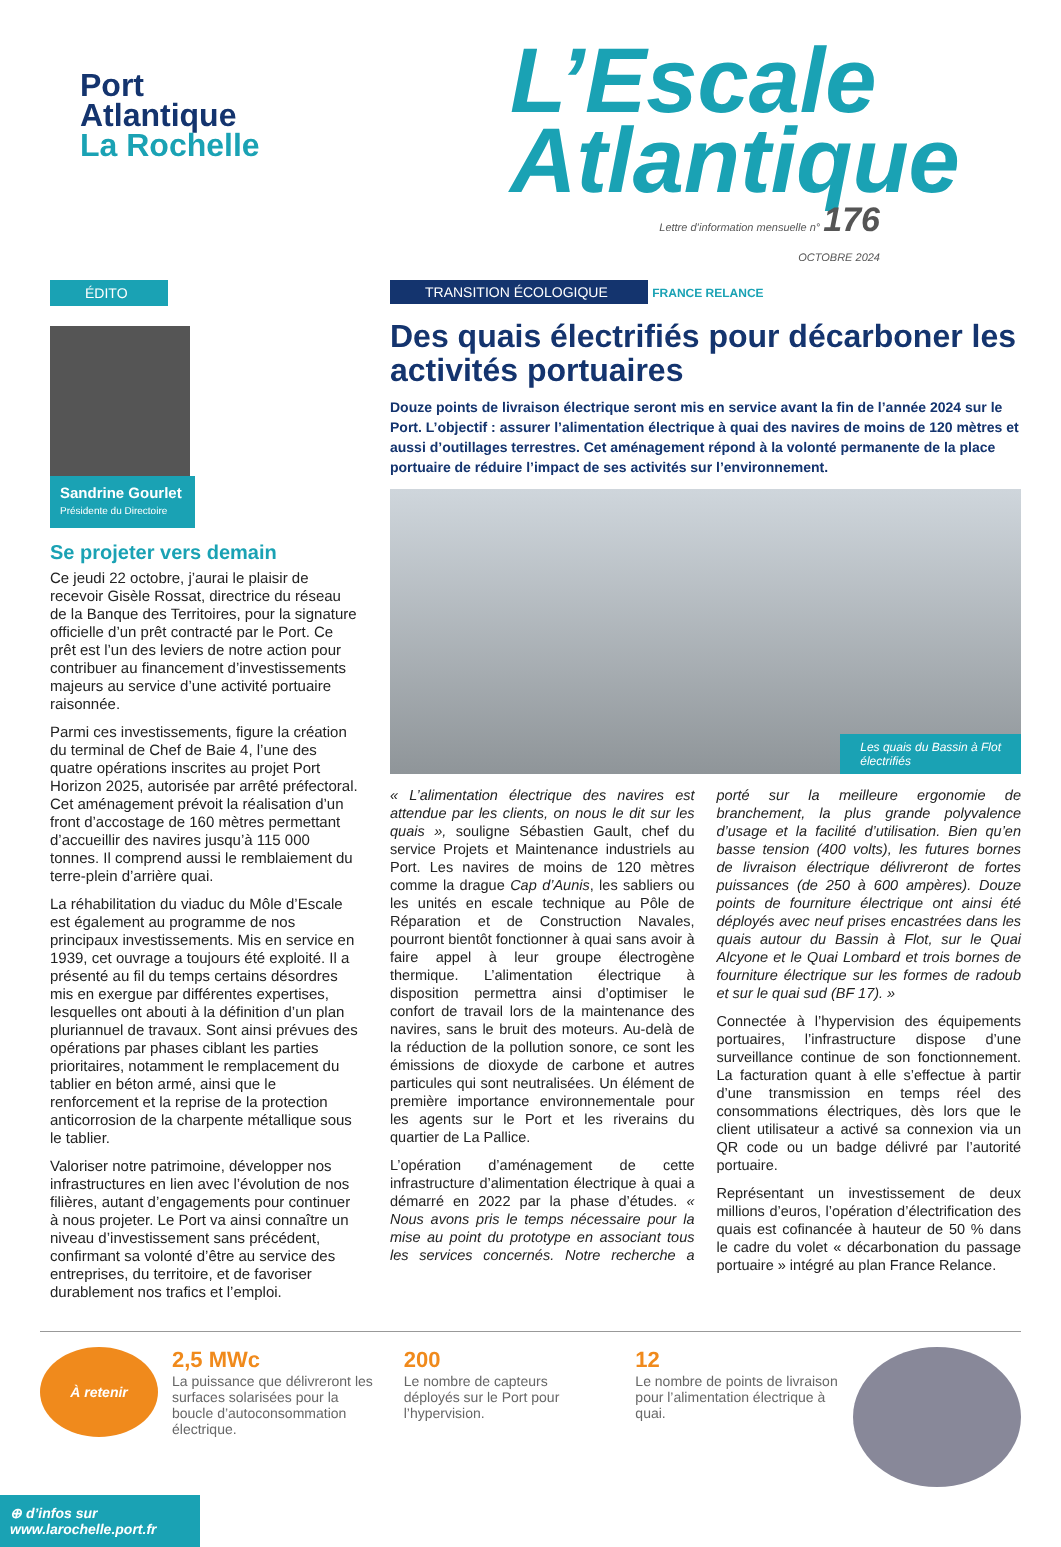Port
Atlantique
La Rochelle
L’Escale
Atlantique
Lettre d’information mensuelle n° 176
OCTOBRE 2024
ÉDITO
Sandrine Gourlet
Présidente du Directoire
Se projeter vers demain
Ce jeudi 22 octobre, j’aurai le plaisir de recevoir Gisèle Rossat, directrice du réseau de la Banque des Territoires, pour la signature officielle d’un prêt contracté par le Port. Ce prêt est l’un des leviers de notre action pour contribuer au financement d’investissements majeurs au service d’une activité portuaire raisonnée.
Parmi ces investissements, figure la création du terminal de Chef de Baie 4, l’une des quatre opérations inscrites au projet Port Horizon 2025, autorisée par arrêté préfectoral.
Cet aménagement prévoit la réalisation d’un front d’accostage de 160 mètres permettant d’accueillir des navires jusqu’à 115 000 tonnes. Il comprend aussi le remblaiement du terre-plein d’arrière quai.
La réhabilitation du viaduc du Môle d’Escale est également au programme de nos principaux investissements. Mis en service en 1939, cet ouvrage a toujours été exploité. Il a présenté au fil du temps certains désordres mis en exergue par différentes expertises, lesquelles ont abouti à la définition d’un plan pluriannuel de travaux. Sont ainsi prévues des opérations par phases ciblant les parties prioritaires, notamment le remplacement du tablier en béton armé, ainsi que le renforcement et la reprise de la protection anticorrosion de la charpente métallique sous le tablier.
Valoriser notre patrimoine, développer nos infrastructures en lien avec l’évolution de nos filières, autant d’engagements pour continuer à nous projeter. Le Port va ainsi connaître un niveau d’investissement sans précédent, confirmant sa volonté d’être au service des entreprises, du territoire, et de favoriser durablement nos trafics et l’emploi.
TRANSITION ÉCOLOGIQUE FRANCE RELANCE
Des quais électrifiés pour décarboner les activités portuaires
Douze points de livraison électrique seront mis en service avant la fin de l’année 2024 sur le Port. L’objectif : assurer l’alimentation électrique à quai des navires de moins de 120 mètres et aussi d’outillages terrestres. Cet aménagement répond à la volonté permanente de la place portuaire de réduire l’impact de ses activités sur l’environnement.
Les quais du Bassin à Flot
électrifiés
« L’alimentation électrique des navires est attendue par les clients, on nous le dit sur les quais », souligne Sébastien Gault, chef du service Projets et Maintenance industriels au Port. Les navires de moins de 120 mètres comme la drague Cap d’Aunis, les sabliers ou les unités en escale technique au Pôle de Réparation et de Construction Navales, pourront bientôt fonctionner à quai sans avoir à faire appel à leur groupe électrogène thermique. L’alimentation électrique à disposition permettra ainsi d’optimiser le confort de travail lors de la maintenance des navires, sans le bruit des moteurs. Au-delà de la réduction de la pollution sonore, ce sont les émissions de dioxyde de carbone et autres particules qui sont neutralisées. Un élément de première importance environnementale pour les agents sur le Port et les riverains du quartier de La Pallice.
L’opération d’aménagement de cette infrastructure d’alimentation électrique à quai a démarré en 2022 par la phase d’études. « Nous avons pris le temps nécessaire pour la mise au point du prototype en associant tous les services concernés. Notre recherche a porté sur la meilleure ergonomie de branchement, la plus grande polyvalence d’usage et la facilité d’utilisation. Bien qu’en basse tension (400 volts), les futures bornes de livraison électrique délivreront de fortes puissances (de 250 à 600 ampères). Douze points de fourniture électrique ont ainsi été déployés avec neuf prises encastrées dans les quais autour du Bassin à Flot, sur le Quai Alcyone et le Quai Lombard et trois bornes de fourniture électrique sur les formes de radoub et sur le quai sud (BF 17). »
Connectée à l’hypervision des équipements portuaires, l’infrastructure dispose d’une surveillance continue de son fonctionnement. La facturation quant à elle s’effectue à partir d’une transmission en temps réel des consommations électriques, dès lors que le client utilisateur a activé sa connexion via un QR code ou un badge délivré par l’autorité portuaire.
Représentant un investissement de deux millions d’euros, l’opération d’électrification des quais est cofinancée à hauteur de 50 % dans le cadre du volet « décarbonation du passage portuaire » intégré au plan France Relance.
À retenir
2,5 MWc
La puissance que délivreront les surfaces solarisées pour la boucle d’autoconsommation électrique.
200
Le nombre de capteurs déployés sur le Port pour l’hypervision.
12
Le nombre de points de livraison pour l’alimentation électrique à quai.
⊕ d’infos sur
www.larochelle.port.fr